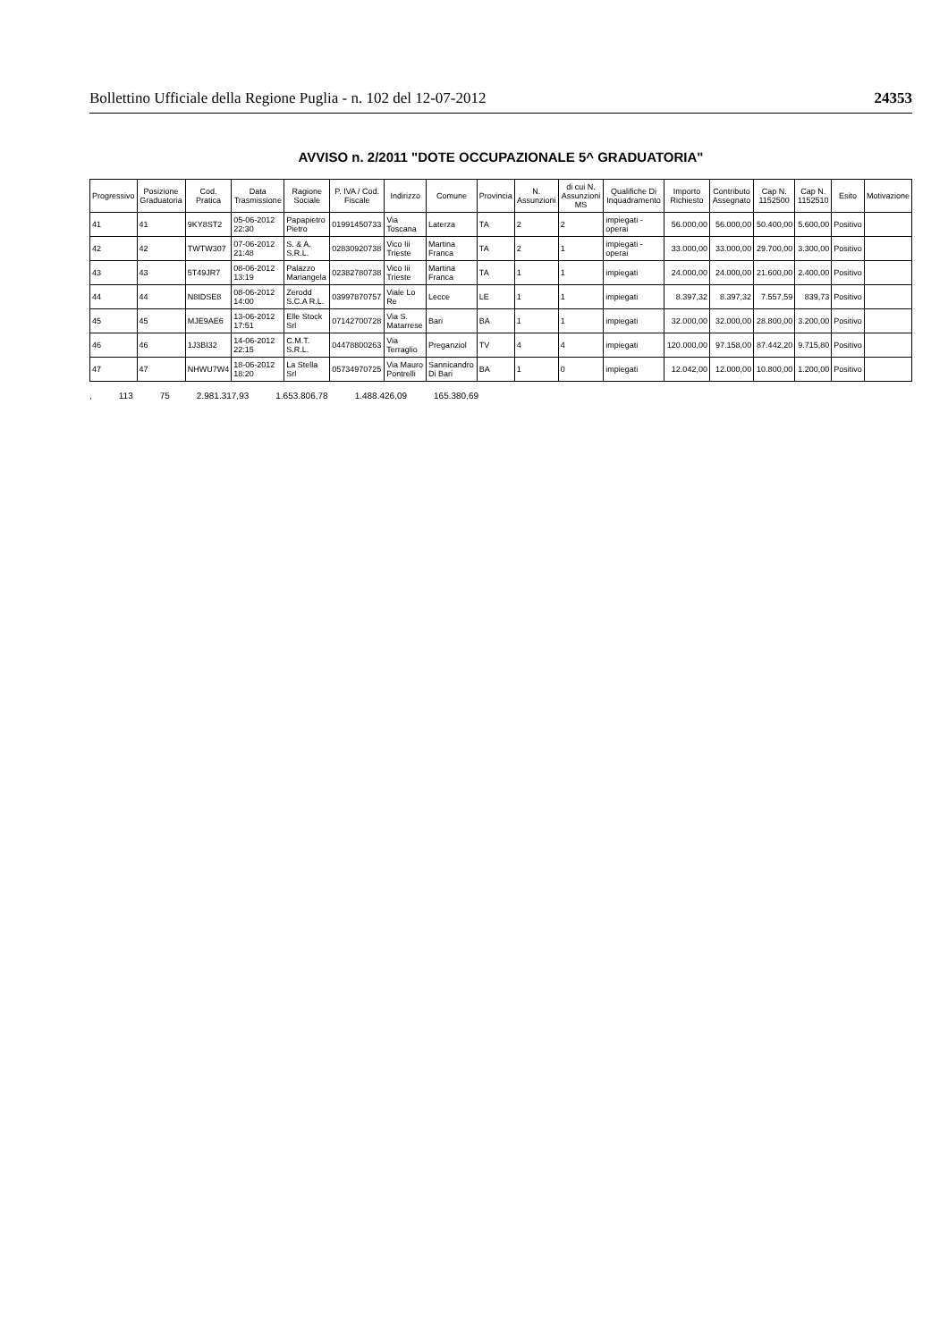Bollettino Ufficiale della Regione Puglia - n. 102 del 12-07-2012 24353
AVVISO n. 2/2011 "DOTE OCCUPAZIONALE 5^ GRADUATORIA"
| Progressivo | Posizione Graduatoria | Cod. Pratica | Data Trasmissione | Ragione Sociale | P. IVA / Cod. Fiscale | Indirizzo | Comune | Provincia | N. Assunzioni | di cui N. Assunzioni MS | Qualifiche Di Inquadramento | Importo Richiesto | Contributo Assegnato | Cap N. 1152500 | Cap N. 1152510 | Esito | Motivazione |
| --- | --- | --- | --- | --- | --- | --- | --- | --- | --- | --- | --- | --- | --- | --- | --- | --- | --- |
| 41 | 41 | 9KY8ST2 | 05-06-2012 22:30 | Papapietro Pietro | 01991450733 | Via Toscana | Laterza | TA | 2 | 2 | impiegati - operai | 56.000,00 | 56.000,00 | 50.400,00 | 5.600,00 | Positivo | |
| 42 | 42 | TWTW307 | 07-06-2012 21:48 | S. & A. S.R.L. | 02830920738 | Vico Iii Trieste | Martina Franca | TA | 2 | 1 | impiegati - operai | 33.000,00 | 33.000,00 | 29.700,00 | 3.300,00 | Positivo | |
| 43 | 43 | 5T49JR7 | 08-06-2012 13:19 | Palazzo Mariangela | 02382780738 | Vico Iii Trieste | Martina Franca | TA | 1 | 1 | impiegati | 24.000,00 | 24.000,00 | 21.600,00 | 2.400,00 | Positivo | |
| 44 | 44 | N8IDSE8 | 08-06-2012 14:00 | Zerodd S.C.A R.L. | 03997870757 | Viale Lo Re | Lecce | LE | 1 | 1 | impiegati | 8.397,32 | 8.397,32 | 7.557,59 | 839,73 | Positivo | |
| 45 | 45 | MJE9AE6 | 13-06-2012 17:51 | Elle Stock Srl | 07142700728 | Via S. Matarrese | Bari | BA | 1 | 1 | impiegati | 32.000,00 | 32.000,00 | 28.800,00 | 3.200,00 | Positivo | |
| 46 | 46 | 1J3BI32 | 14-06-2012 22:15 | C.M.T. S.R.L. | 04478800263 | Via Terraglio | Preganziol | TV | 4 | 4 | impiegati | 120.000,00 | 97.158,00 | 87.442,20 | 9.715,80 | Positivo | |
| 47 | 47 | NHWU7W4 | 18-06-2012 18:20 | La Stella Srl | 05734970725 | Via Mauro Pontrelli | Sannicandro Di Bari | BA | 1 | 0 | impiegati | 12.042,00 | 12.000,00 | 10.800,00 | 1.200,00 | Positivo | |
, 113 75 2.981.317,93 1.653.806,78 1.488.426,09 165.380,69